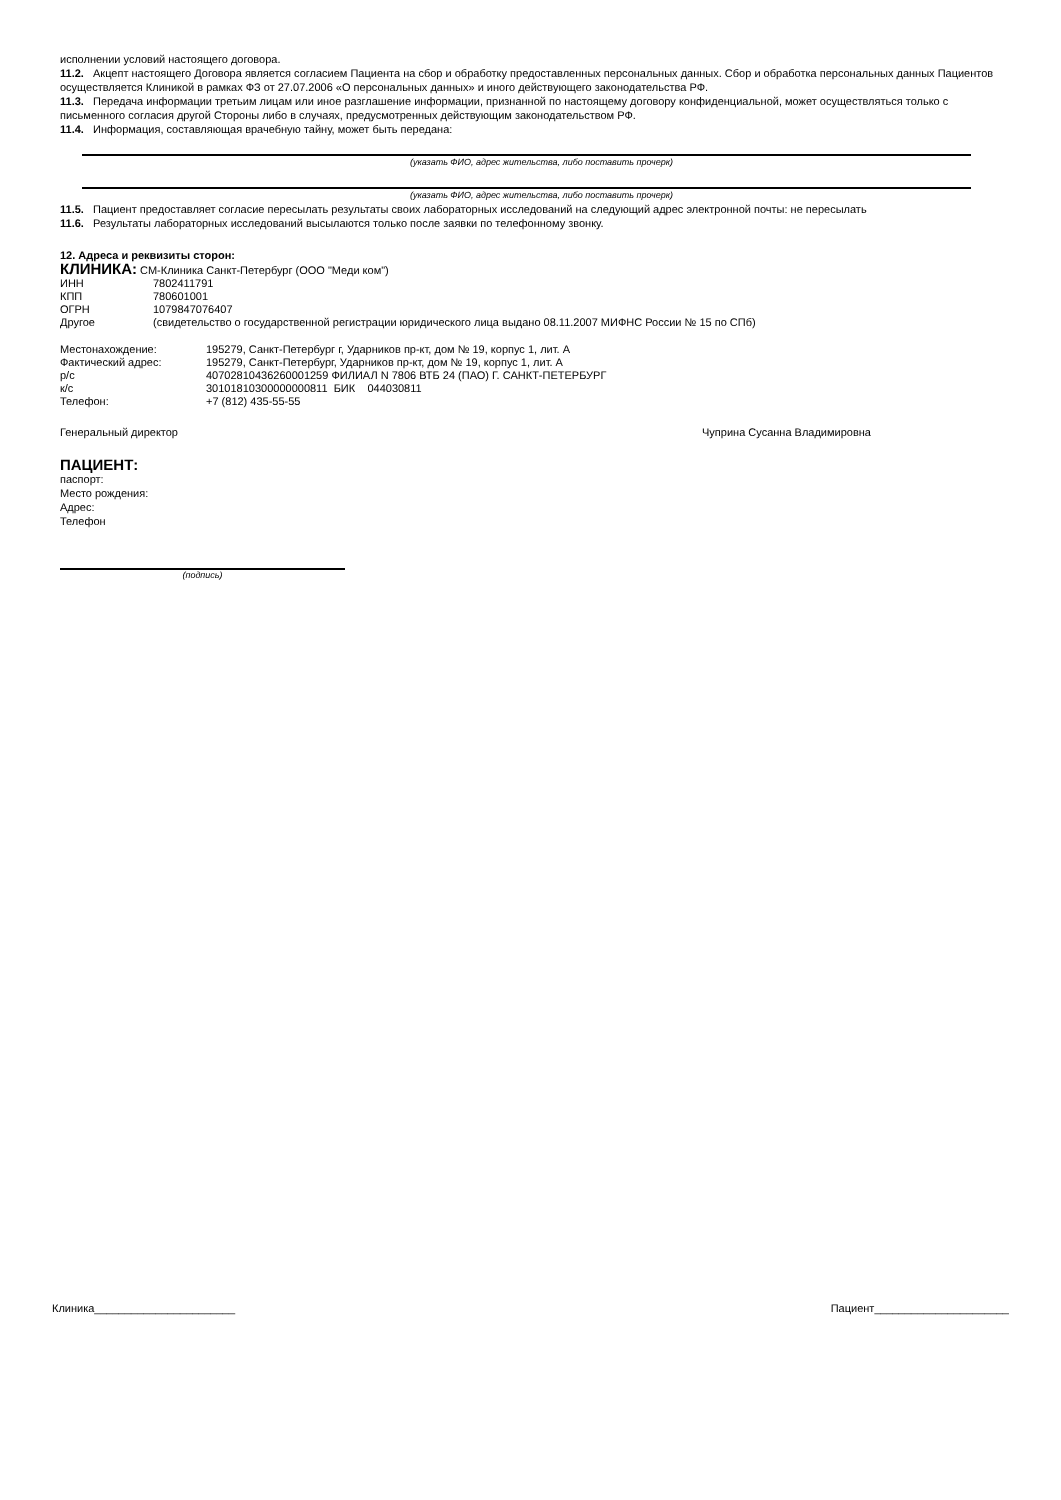исполнении условий настоящего договора.
11.2. Акцепт настоящего Договора является согласием Пациента на сбор и обработку предоставленных персональных данных. Сбор и обработка персональных данных Пациентов осуществляется Клиникой в рамках ФЗ от 27.07.2006 «О персональных данных» и иного действующего законодательства РФ.
11.3. Передача информации третьим лицам или иное разглашение информации, признанной по настоящему договору конфиденциальной, может осуществляться только с письменного согласия другой Стороны либо в случаях, предусмотренных действующим законодательством РФ.
11.4. Информация, составляющая врачебную тайну, может быть передана:
(указать ФИО, адрес жительства, либо поставить прочерк)
(указать ФИО, адрес жительства, либо поставить прочерк)
11.5. Пациент предоставляет согласие пересылать результаты своих лабораторных исследований на следующий адрес электронной почты: не пересылать
11.6. Результаты лабораторных исследований высылаются только после заявки по телефонному звонку.
12. Адреса и реквизиты сторон:
КЛИНИКА: СМ-Клиника Санкт-Петербург (ООО "Меди ком")
| ИНН | 7802411791 |
| КПП | 780601001 |
| ОГРН | 1079847076407 |
| Другое | (свидетельство о государственной регистрации юридического лица выдано 08.11.2007 МИФНС России № 15 по СПб) |
| Местонахождение: | 195279, Санкт-Петербург г, Ударников пр-кт, дом № 19, корпус 1, лит. А |
| Фактический адрес: | 195279, Санкт-Петербург, Ударников пр-кт, дом № 19, корпус 1, лит. А |
| р/с | 40702810436260001259 ФИЛИАЛ N 7806 ВТБ 24 (ПАО) Г. САНКТ-ПЕТЕРБУРГ |
| к/с | 30101810300000000811 БИК 044030811 |
| Телефон: | +7 (812) 435-55-55 |
Генеральный директор Чуприна Сусанна Владимировна
ПАЦИЕНТ:
паспорт:
Место рождения:
Адрес:
Телефон
(подпись)
Клиника_______________________ Пациент______________________